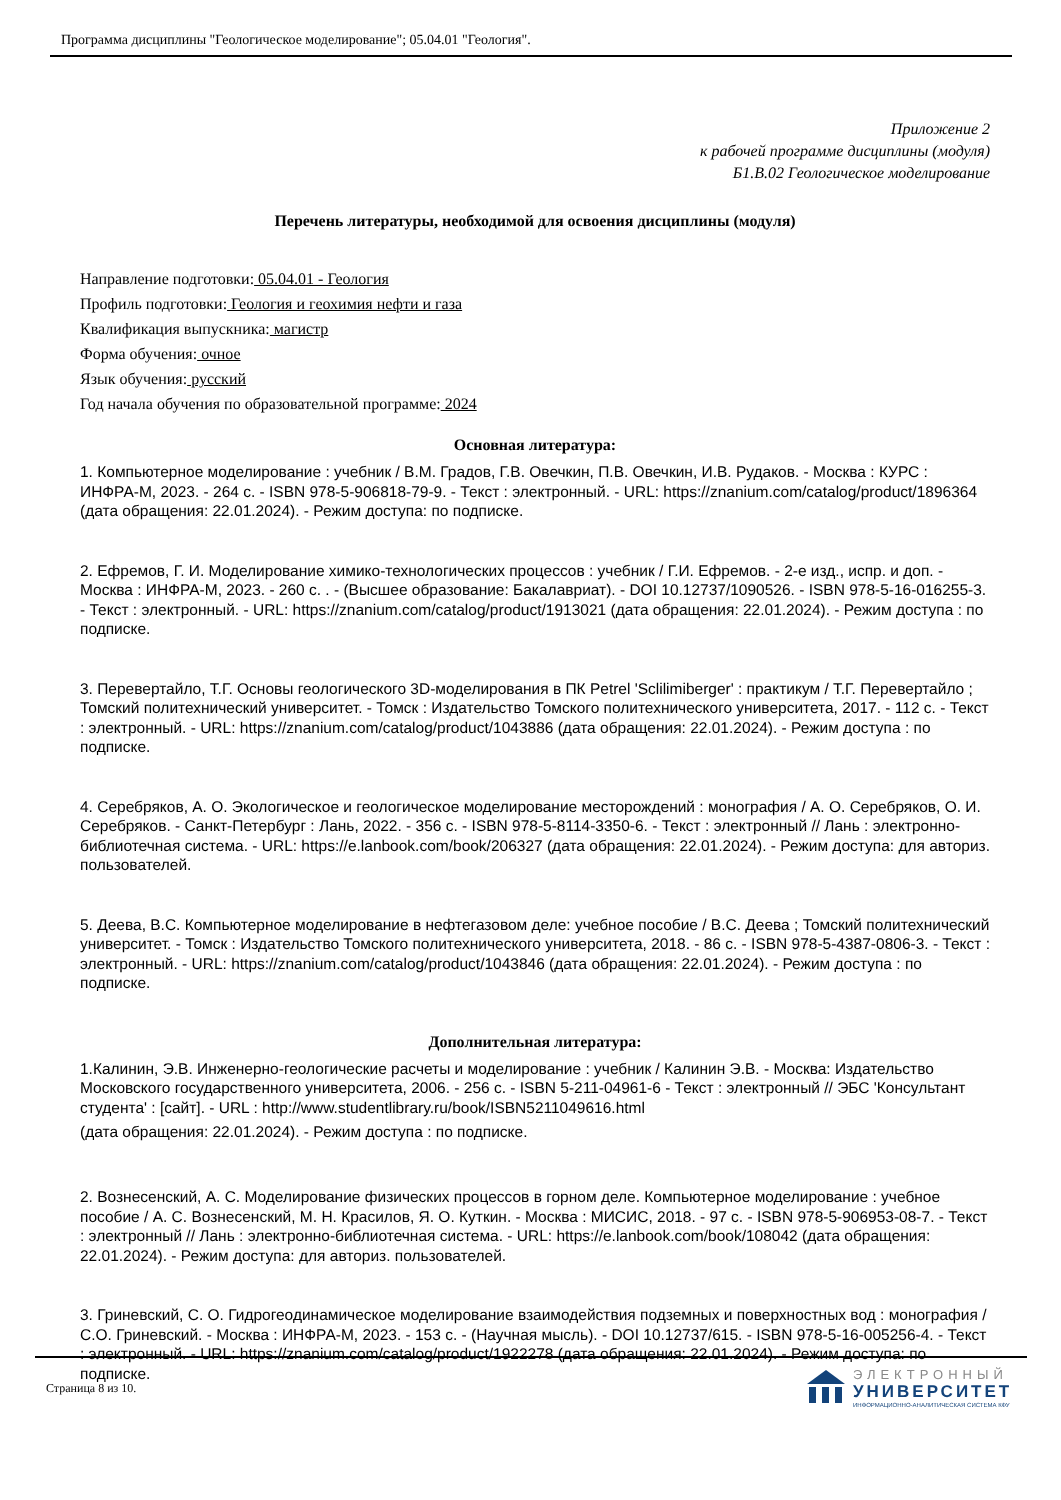Программа дисциплины "Геологическое моделирование"; 05.04.01 "Геология".
Приложение 2
к рабочей программе дисциплины (модуля)
Б1.В.02 Геологическое моделирование
Перечень литературы, необходимой для освоения дисциплины (модуля)
Направление подготовки: 05.04.01 - Геология
Профиль подготовки: Геология и геохимия нефти и газа
Квалификация выпускника: магистр
Форма обучения: очное
Язык обучения: русский
Год начала обучения по образовательной программе: 2024
Основная литература:
1. Компьютерное моделирование : учебник / В.М. Градов, Г.В. Овечкин, П.В. Овечкин, И.В. Рудаков. - Москва : КУРС : ИНФРА-М, 2023. - 264 с. - ISBN 978-5-906818-79-9. - Текст : электронный. - URL: https://znanium.com/catalog/product/1896364 (дата обращения: 22.01.2024). - Режим доступа: по подписке.
2. Ефремов, Г. И. Моделирование химико-технологических процессов : учебник / Г.И. Ефремов. - 2-е изд., испр. и доп. - Москва : ИНФРА-М, 2023. - 260 с. . - (Высшее образование: Бакалавриат). - DOI 10.12737/1090526. - ISBN 978-5-16-016255-3. - Текст : электронный. - URL: https://znanium.com/catalog/product/1913021 (дата обращения: 22.01.2024). - Режим доступа : по подписке.
3. Перевертайло, Т.Г. Основы геологического 3D-моделирования в ПК Petrel 'Sclilimiberger' : практикум / Т.Г. Перевертайло ; Томский политехнический университет. - Томск : Издательство Томского политехнического университета, 2017. - 112 с. - Текст : электронный. - URL: https://znanium.com/catalog/product/1043886 (дата обращения: 22.01.2024). - Режим доступа : по подписке.
4. Серебряков, А. О. Экологическое и геологическое моделирование месторождений : монография / А. О. Серебряков, О. И. Серебряков. - Санкт-Петербург : Лань, 2022. - 356 с. - ISBN 978-5-8114-3350-6. - Текст : электронный // Лань : электронно-библиотечная система. - URL: https://e.lanbook.com/book/206327 (дата обращения: 22.01.2024). - Режим доступа: для авториз. пользователей.
5. Деева, В.С. Компьютерное моделирование в нефтегазовом деле: учебное пособие / В.С. Деева ; Томский политехнический университет. - Томск : Издательство Томского политехнического университета, 2018. - 86 с. - ISBN 978-5-4387-0806-3. - Текст : электронный. - URL: https://znanium.com/catalog/product/1043846 (дата обращения: 22.01.2024). - Режим доступа : по подписке.
Дополнительная литература:
1.Калинин, Э.В. Инженерно-геологические расчеты и моделирование : учебник / Калинин Э.В. - Москва: Издательство Московского государственного университета, 2006. - 256 с. - ISBN 5-211-04961-6 - Текст : электронный // ЭБС 'Консультант студента' : [сайт]. - URL : http://www.studentlibrary.ru/book/ISBN5211049616.html
(дата обращения: 22.01.2024). - Режим доступа : по подписке.
2. Вознесенский, А. С. Моделирование физических процессов в горном деле. Компьютерное моделирование : учебное пособие / А. С. Вознесенский, М. Н. Красилов, Я. О. Куткин. - Москва : МИСИС, 2018. - 97 с. - ISBN 978-5-906953-08-7. - Текст : электронный // Лань : электронно-библиотечная система. - URL: https://e.lanbook.com/book/108042 (дата обращения: 22.01.2024). - Режим доступа: для авториз. пользователей.
3. Гриневский, С. О. Гидрогеодинамическое моделирование взаимодействия подземных и поверхностных вод : монография / С.О. Гриневский. - Москва : ИНФРА-М, 2023. - 153 с. - (Научная мысль). - DOI 10.12737/615. - ISBN 978-5-16-005256-4. - Текст : электронный. - URL: https://znanium.com/catalog/product/1922278 (дата обращения: 22.01.2024). - Режим доступа: по подписке.
Страница 8 из 10.
ЭЛЕКТРОННЫЙ
УНИВЕРСИТЕТ
ИНФОРМАЦИОННО-АНАЛИТИЧЕСКАЯ СИСТЕМА КФУ